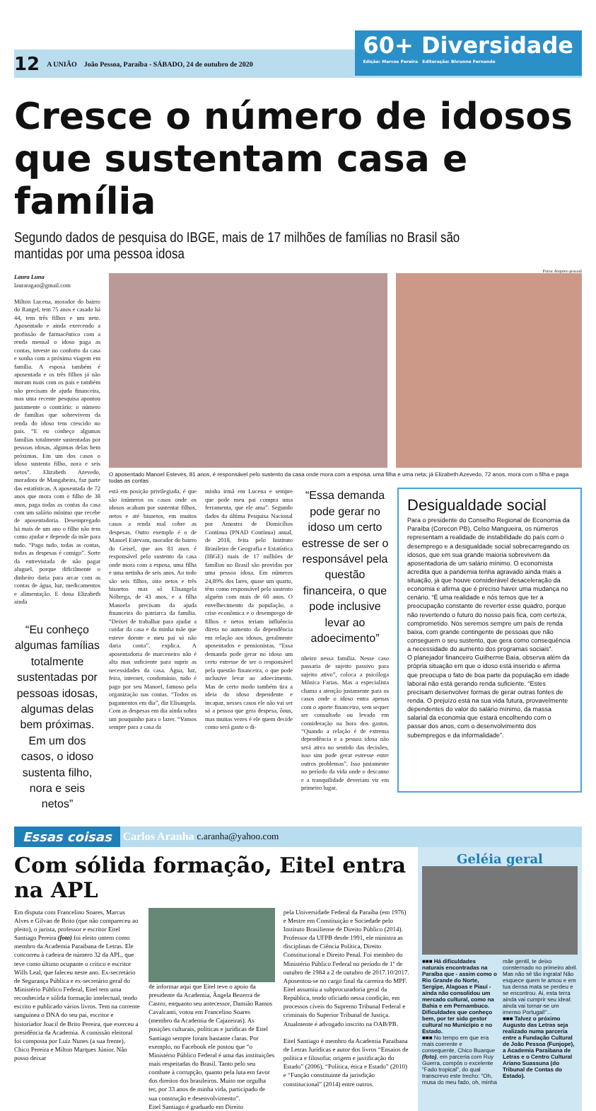12 A UNIÃO João Pessoa, Paraíba - SÁBADO, 24 de outubro de 2020
60+ Diversidade
Edição: Marcos Pereira Editoração: Bhrunno Fernando
Cresce o número de idosos que sustentam casa e família
Segundo dados de pesquisa do IBGE, mais de 17 milhões de famílias no Brasil são mantidas por uma pessoa idosa
Fotos: Arquivo pessoal
Laura Luna
lauraragao@gmail.com
Milton Lucena, morador do bairro do Rangel, tem 75 anos e casado há 44, tem três filhos e um neto. Aposentado e ainda exercendo a profissão de farmacêutico com a renda mensal o idoso paga as contas, investe no conforto da casa e sonha com a próxima viagem em família. A esposa também é aposentada e os três filhos já não moram mais com os pais e também não precisam de ajuda financeira, mas uma recente pesquisa apontou justamente o contrário: o número de famílias que sobrevivem da renda do idoso tem crescido no país. “E eu conheço algumas famílias totalmente sustentadas por pessoas idosas, algumas delas bem próximas. Em um dos casos o idoso sustenta filho, nora e seis netos”. Elizabeth Azevedo, moradora de Mangabeira, faz parte das estatísticas. A aposentada de 72 anos que mora com o filho de 38 anos, paga todas as contas da casa com um salário mínimo que recebe de aposentadoria. Desempregado há mais de um ano o filho não tem como ajudar e depende da mãe para tudo. “Pago tudo, todas as contas, todas as despesas é comigo”. Sorte da entrevistada de não pagar aluguel, porque dificilmente o dinheiro daria para arcar com as contas de água, luz, medicamentos e alimentação. E dona Elizabeth ainda
“Eu conheço algumas famílias totalmente sustentadas por pessoas idosas, algumas delas bem próximas. Em um dos casos, o idoso sustenta filho, nora e seis netos”
O aposentado Manoel Esteves, 81 anos, é responsável pelo sustento da casa onde mora com a esposa, uma filha e uma neta; já Elizabeth Azevedo, 72 anos, mora com o filha e paga todas as contas
está em posição privilegiada, é que são inúmeros os casos onde os idosos acabam por sustentar filhos, netos e até bisnetos, em muitos casos a renda mal cobre as despesas. Outro exemplo é o de Manoel Estevam, morador do bairro do Geisel, que aos 81 anos é responsável pelo sustento da casa onde mora com a esposa, uma filha e uma netinha de seis anos. Ao todo são seis filhos, oito netos e três bisnetos mas só Elisangela Nóbrega, de 43 anos, e a filha Manoela precisam da ajuda financeira do patriarca da família. “Deixei de trabalhar para ajudar a cuidar da casa e da minha mãe que esteve doente e meu pai só não daria conta”, explica. A aposentadoria de marceneiro não é alta mas suficiente para suprir as necessidades da casa. Água, luz, feira, internet, condomínio, tudo é pago por seu Manoel, famoso pela organização nas contas. “Todos os pagamentos em dia”, diz Elisangela. Com as despesas em dia ainda sobra um pouquinho para o lazer. “Vamos sempre para a casa da
minha irmã em Lucena e sempre que pode meu pai compra uma ferramenta, que ele ama”. Segundo dados da última Pesquisa Nacional por Amostra de Domicílios Contínua (PNAD Contínua) anual, de 2018, feita pelo Instituto Brasileiro de Geografia e Estatística (IBGE) mais de 17 milhões de famílias no Brasil são providas por uma pessoa idosa. Em números 24,89% dos lares, quase um quarto, têm como responsável pelo sustento alguém com mais de 60 anos. O envelhecimento da população, a crise econômica e o desemprego de filhos e netos teriam influência direta no aumento da dependência em relação aos idosos, geralmente aposentados e pensionistas. “Essa demanda pode gerar no idoso um certo estresse de ser o responsável pela questão financeira, o que pode inclusive levar ao adoecimento. Mas de certo modo também tira a ideia do idoso dependente e incapaz, nesses casos ele não vai ser só a pessoa que gera despesa, ônus, mas muitas vezes é ele quem decide como será gasto o di-
“Essa demanda pode gerar no idoso um certo estresse de ser o responsável pela questão financeira, o que pode inclusive levar ao adoecimento”
nheiro nessa família. Nesse caso passaria de sujeito passivo para sujeito ativo”, coloca a psicóloga Mônica Farias. Mas a especialista chama a atenção justamente para os casos onde o idoso entra apenas com o aporte financeiro, sem sequer ser consultado ou levado em consideração na hora dos gastos. “Quando a relação é de extrema dependência e a pessoa idosa não será ativa no sentido das decisões, isso sim pode gerar estresse entre outros problemas”. Isso justamente no período da vida onde o descanso e a tranquilidade deveriam vir em primeiro lugar.
Desigualdade social
Para o presidente do Conselho Regional de Economia da Paraíba (Corecon PB), Celso Mangueira, os números representam a realidade de instabilidade do país com o desemprego e a desigualdade social sobrecarregando os idosos, que em sua grande maioria sobrevivem da aposentadoria de um salário mínimo. O economista acredita que a pandemia tenha agravado ainda mais a situação, já que houve considerável desaceleração da economia e afirma que é preciso haver uma mudança no cenário. “É uma realidade e nós temos que ter a preocupação constante de reverter esse quadro, porque não revertendo o futuro do nosso país fica, com certeza, comprometido. Nós seremos sempre um país de renda baixa, com grande contingente de pessoas que não conseguem o seu sustento, que gera como consequência a necessidade do aumento dos programas sociais”.
O planejador financeiro Guilherme Baía, observa além da própria situação em que o idoso está inserido e afirma que preocupa o fato de boa parte da população em idade laboral não está gerando renda suficiente. “Estes precisam desenvolver formas de gerar outras fontes de renda. O prejuízo está na sua vida futura, provavelmente dependentes do valor do salário mínimo, da massa salarial da economia que estará encolhendo com o passar dos anos, com o desenvolvimento dos subempregos e da informalidade”.
Essas coisas Carlos Aranha c.aranha@yahoo.com
Com sólida formação, Eitel entra na APL
Em disputa com Francelino Soares, Marcus Alves e Gilvan de Brito (que não compareceu ao pleito), o jurista, professor e escritor Eitel Santiago Pereira (foto) foi eleito ontem como membro da Academia Paraibana de Letras. Ele concorreu à cadeira de número 32 da APL, que teve como último ocupante o crítico e escritor Wills Leal, que faleceu neste ano. Ex-secretário de Segurança Pública e ex-secretário geral do Ministério Público Federal, Eitel tem uma reconhecida e sólida formação intelectual, tendo escrito e publicado vários livros. Tem na corrente sanguínea o DNA do seu pai, escritor e historiador Joacil de Brito Pereira, que exerceu a presidência da Academia. A comissão eleitoral foi composta por Luiz Nunes (a sua frente), Chico Pereira e Milton Marques Júnior. Não posso deixar
de informar aqui que Eitel teve o apoio da presidente da Academia, Ângela Bezerra de Castro, enquanto seu antecessor, Damião Ramos Cavalcanti, votou em Francelino Soares (membro da Academia de Cajazeiras). As posições culturais, políticas e jurídicas de Eitel Santiago sempre foram bastante claras. Por exemplo, no Facebook ele postou que “o Ministério Público Federal é uma das instituições mais respeitadas do Brasil. Tanto pelo seu combate à corrupção, quanto pela luta em favor dos direitos dos brasileiros. Muito me orgulha ter, por 33 anos de minha vida, participado de sua construção e desenvolvimento”.
Eitel Santiago é graduado em Direito
pela Universidade Federal da Paraíba (em 1976) e Mestre em Constituição e Sociedade pelo Instituto Brasiliense de Direito Público (2014). Professor da UFPB desde 1991, ele ministra as disciplinas de Ciência Política, Direito Constitucional e Direito Penal. Foi membro do Ministério Público Federal no período de 1º de outubro de 1984 a 2 de outubro de 2017.10/2017. Aposentou-se no cargo final da carreira do MPF. Eitel assumiu a subprocuradoria geral da República, tendo oficiado nessa condição, em processos cíveis do Supremo Tribunal Federal e criminais do Superior Tribunal de Justiça. Atualmente é advogado inscrito na OAB/PB.
Eitel Santiago é membro da Academia Paraibana de Letras Jurídicas e autor dos livros “Ensaios de política e filosofia: origem e justificação do Estado” (2006), “Política, ética e Estado” (2010) e “Função constituinte da jurisdição constitucional” (2014) entre outros.
Geléia geral
■■■ Há dificuldades naturais encontradas na Paraíba que - assim como o Rio Grande do Norte, Sergipe, Alagoas e Piauí - ainda não consolidou um mercado cultural, como na Bahia e em Pernambuco. Dificuldades que conheço bem, por ter sido gestor cultural no Município e no Estado.
■■■ No tempo em que era mais coerente e consequente, Chico Buarque (foto), em parceria com Ruy Guerra, compôs o excelente "Fado tropical", do qual transcrevo este trecho: “Oh, musa do meu fado, oh, minha mãe gentil, te deixo consternado no primeiro abril. Mas não sê tão ingrata! Não esquece quem te amou e em tua densa mata se perdeu e se encontrou. Ai, esta terra ainda vai cumprir seu ideal: ainda vai tornar-se um imenso Portugal!”...
■■■ Talvez o próximo Augusto das Letras seja realizado numa parceria entre a Fundação Cultural de João Pessoa (Funjope), a Academia Paraibana de Letras e o Centro Cultural Ariano Suassuna (do Tribunal de Contas do Estado).